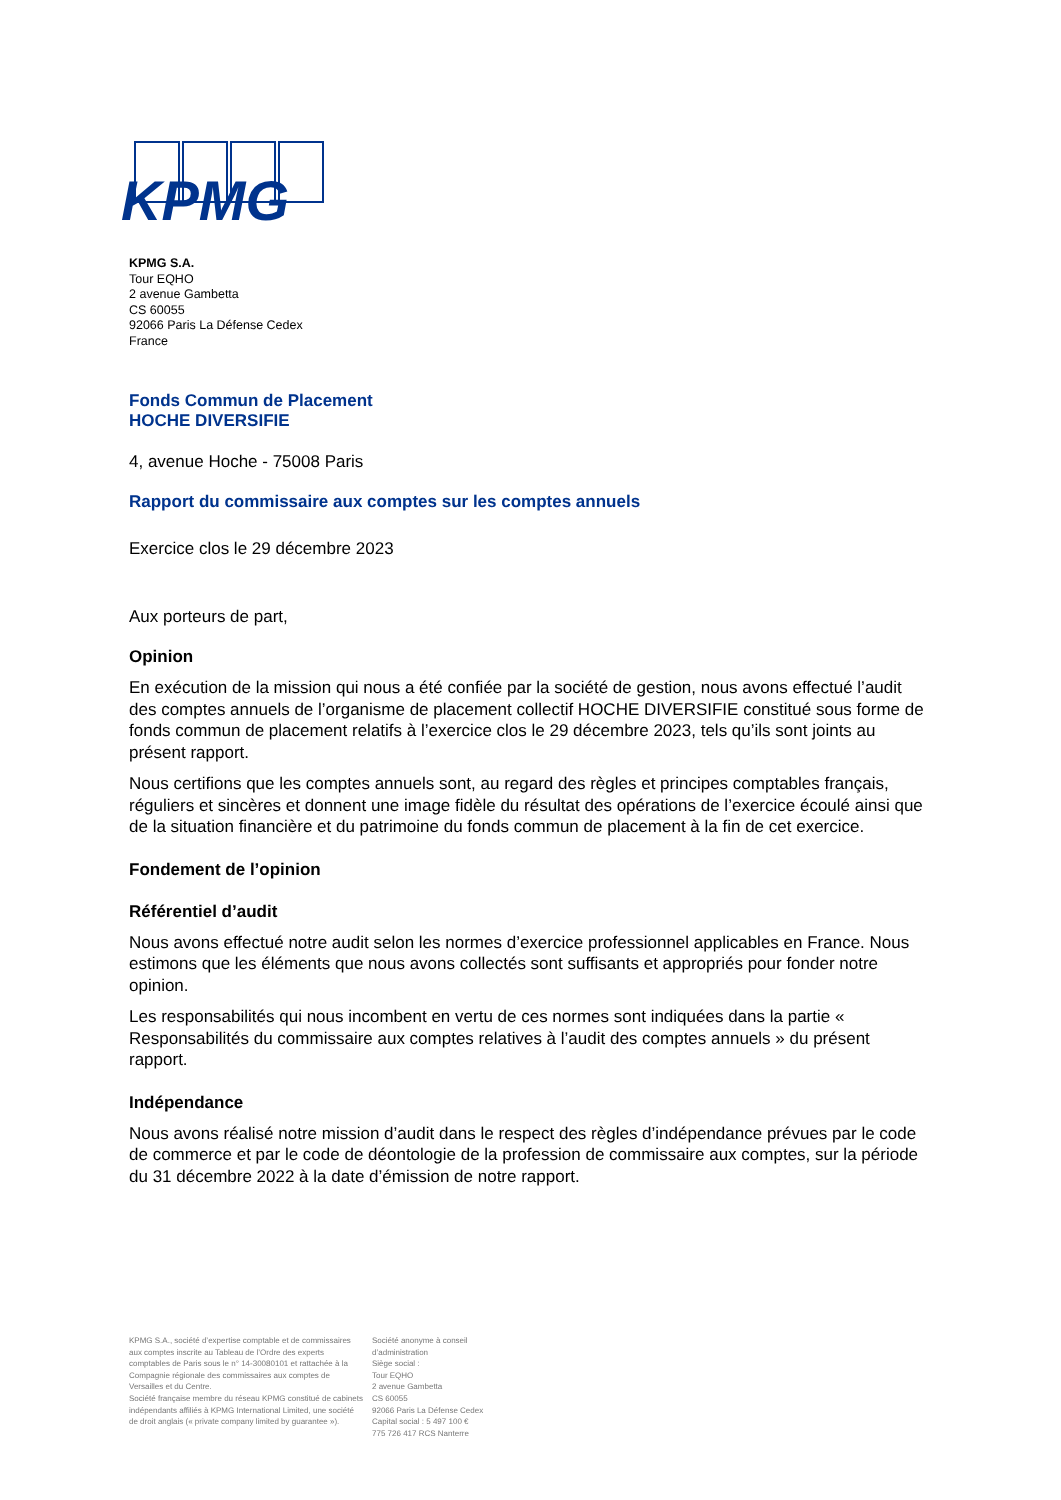KPMG
KPMG S.A.
Tour EQHO
2 avenue Gambetta
CS 60055
92066 Paris La Défense Cedex
France
Fonds Commun de Placement
HOCHE DIVERSIFIE
4, avenue Hoche - 75008 Paris
Rapport du commissaire aux comptes sur les comptes annuels
Exercice clos le 29 décembre 2023
Aux porteurs de part,
Opinion
En exécution de la mission qui nous a été confiée par la société de gestion, nous avons effectué l’audit des comptes annuels de l’organisme de placement collectif HOCHE DIVERSIFIE constitué sous forme de fonds commun de placement relatifs à l’exercice clos le 29 décembre 2023, tels qu’ils sont joints au présent rapport.
Nous certifions que les comptes annuels sont, au regard des règles et principes comptables français, réguliers et sincères et donnent une image fidèle du résultat des opérations de l’exercice écoulé ainsi que de la situation financière et du patrimoine du fonds commun de placement à la fin de cet exercice.
Fondement de l’opinion
Référentiel d’audit
Nous avons effectué notre audit selon les normes d’exercice professionnel applicables en France. Nous estimons que les éléments que nous avons collectés sont suffisants et appropriés pour fonder notre opinion.
Les responsabilités qui nous incombent en vertu de ces normes sont indiquées dans la partie « Responsabilités du commissaire aux comptes relatives à l’audit des comptes annuels » du présent rapport.
Indépendance
Nous avons réalisé notre mission d’audit dans le respect des règles d’indépendance prévues par le code de commerce et par le code de déontologie de la profession de commissaire aux comptes, sur la période du 31 décembre 2022 à la date d’émission de notre rapport.
KPMG S.A., société d’expertise comptable et de commissaires aux comptes inscrite au Tableau de l’Ordre des experts comptables de Paris sous le n° 14-30080101 et rattachée à la Compagnie régionale des commissaires aux comptes de Versailles et du Centre.
Société française membre du réseau KPMG constitué de cabinets indépendants affiliés à KPMG International Limited, une société de droit anglais (« private company limited by guarantee »).
Société anonyme à conseil
d’administration
Siège social :
Tour EQHO
2 avenue Gambetta
CS 60055
92066 Paris La Défense Cedex
Capital social : 5 497 100 €
775 726 417 RCS Nanterre